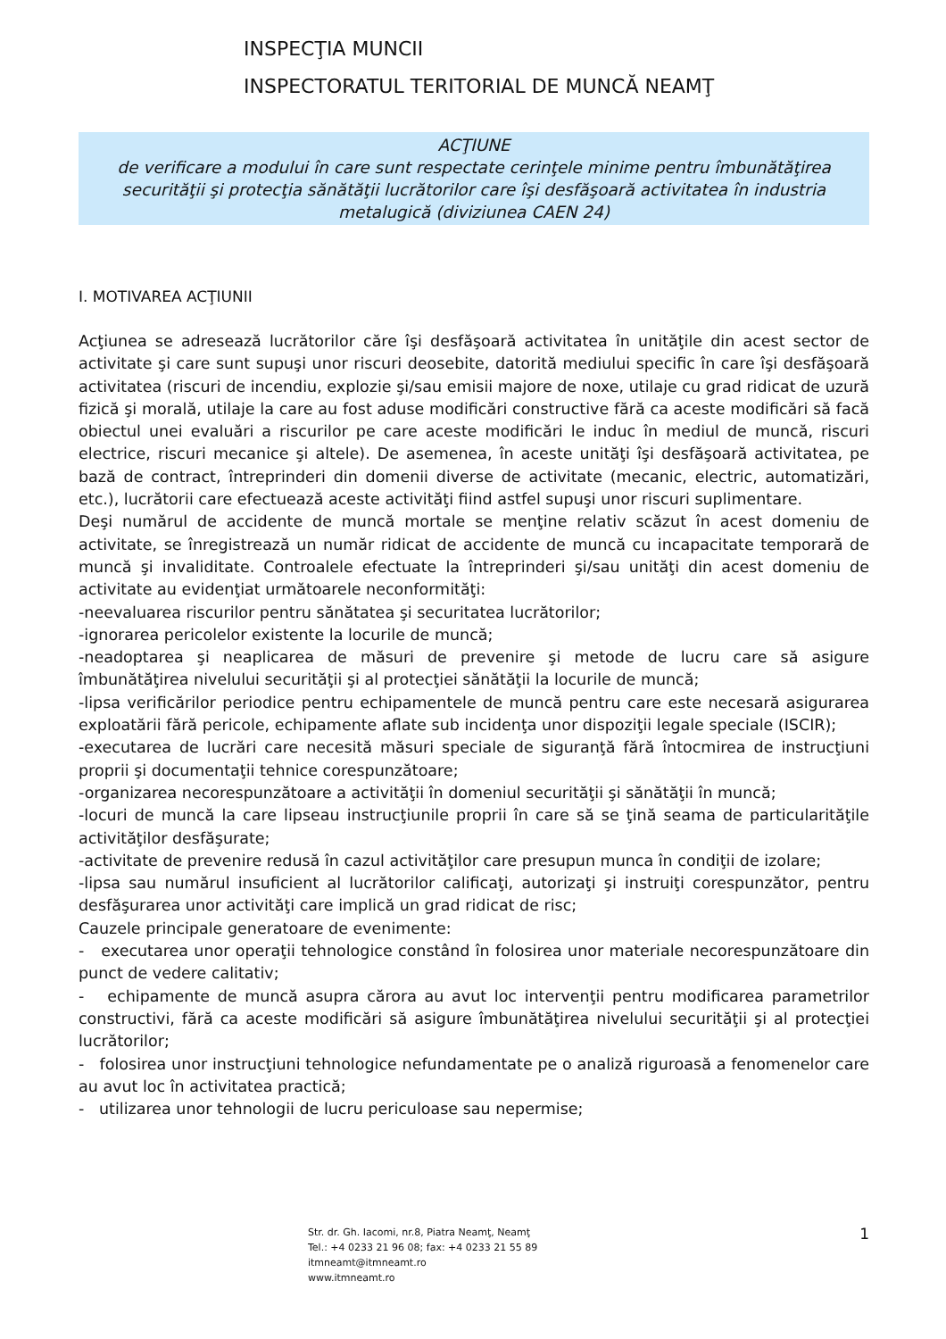INSPECŢIA MUNCII
INSPECTORATUL TERITORIAL DE MUNCĂ NEAMŢ
ACŢIUNE
de verificare a modului în care sunt respectate cerinţele minime pentru îmbunătăţirea securităţii şi protecţia sănătăţii lucrătorilor care îşi desfăşoară activitatea în industria metalugică (diviziunea CAEN 24)
I. MOTIVAREA ACŢIUNII
Acţiunea se adresează lucrătorilor căre îşi desfăşoară activitatea în unităţile din acest sector de activitate şi care sunt supuşi unor riscuri deosebite, datorită mediului specific în care îşi desfăşoară activitatea (riscuri de incendiu, explozie şi/sau emisii majore de noxe, utilaje cu grad ridicat de uzură fizică şi morală, utilaje la care au fost aduse modificări constructive fără ca aceste modificări să facă obiectul unei evaluări a riscurilor pe care aceste modificări le induc în mediul de muncă, riscuri electrice, riscuri mecanice şi altele). De asemenea, în aceste unităţi îşi desfăşoară activitatea, pe bază de contract, întreprinderi din domenii diverse de activitate (mecanic, electric, automatizări, etc.), lucrătorii care efectuează aceste activităţi fiind astfel supuşi unor riscuri suplimentare.
Deşi numărul de accidente de muncă mortale se menţine relativ scăzut în acest domeniu de activitate, se înregistrează un număr ridicat de accidente de muncă cu incapacitate temporară de muncă şi invaliditate. Controalele efectuate la întreprinderi şi/sau unităţi din acest domeniu de activitate au evidenţiat următoarele neconformităţi:
-neevaluarea riscurilor pentru sănătatea şi securitatea lucrătorilor;
-ignorarea pericolelor existente la locurile de muncă;
-neadoptarea şi neaplicarea de măsuri de prevenire şi metode de lucru care să asigure îmbunătăţirea nivelului securităţii şi al protecţiei sănătăţii la locurile de muncă;
-lipsa verificărilor periodice pentru echipamentele de muncă pentru care este necesară asigurarea exploatării fără pericole, echipamente aflate sub incidenţa unor dispoziţii legale speciale (ISCIR);
-executarea de lucrări care necesită măsuri speciale de siguranţă fără întocmirea de instrucţiuni proprii şi documentaţii tehnice corespunzătoare;
-organizarea necorespunzătoare a activităţii în domeniul securităţii şi sănătăţii în muncă;
-locuri de muncă la care lipseau instrucţiunile proprii în care să se ţină seama de particularităţile activităţilor desfăşurate;
-activitate de prevenire redusă în cazul activităţilor care presupun munca în condiţii de izolare;
-lipsa sau numărul insuficient al lucrătorilor calificaţi, autorizaţi şi instruiţi corespunzător, pentru desfăşurarea unor activităţi care implică un grad ridicat de risc;
Cauzele principale generatoare de evenimente:
- executarea unor operaţii tehnologice constând în folosirea unor materiale necorespunzătoare din punct de vedere calitativ;
- echipamente de muncă asupra cărora au avut loc intervenţii pentru modificarea parametrilor constructivi, fără ca aceste modificări să asigure îmbunătăţirea nivelului securităţii şi al protecţiei lucrătorilor;
- folosirea unor instrucţiuni tehnologice nefundamentate pe o analiză riguroasă a fenomenelor care au avut loc în activitatea practică;
- utilizarea unor tehnologii de lucru periculoase sau nepermise;
Str. dr. Gh. Iacomi, nr.8, Piatra Neamţ, Neamţ
Tel.: +4 0233 21 96 08; fax: +4 0233 21 55 89
itmneamt@itmneamt.ro
www.itmneamt.ro
1